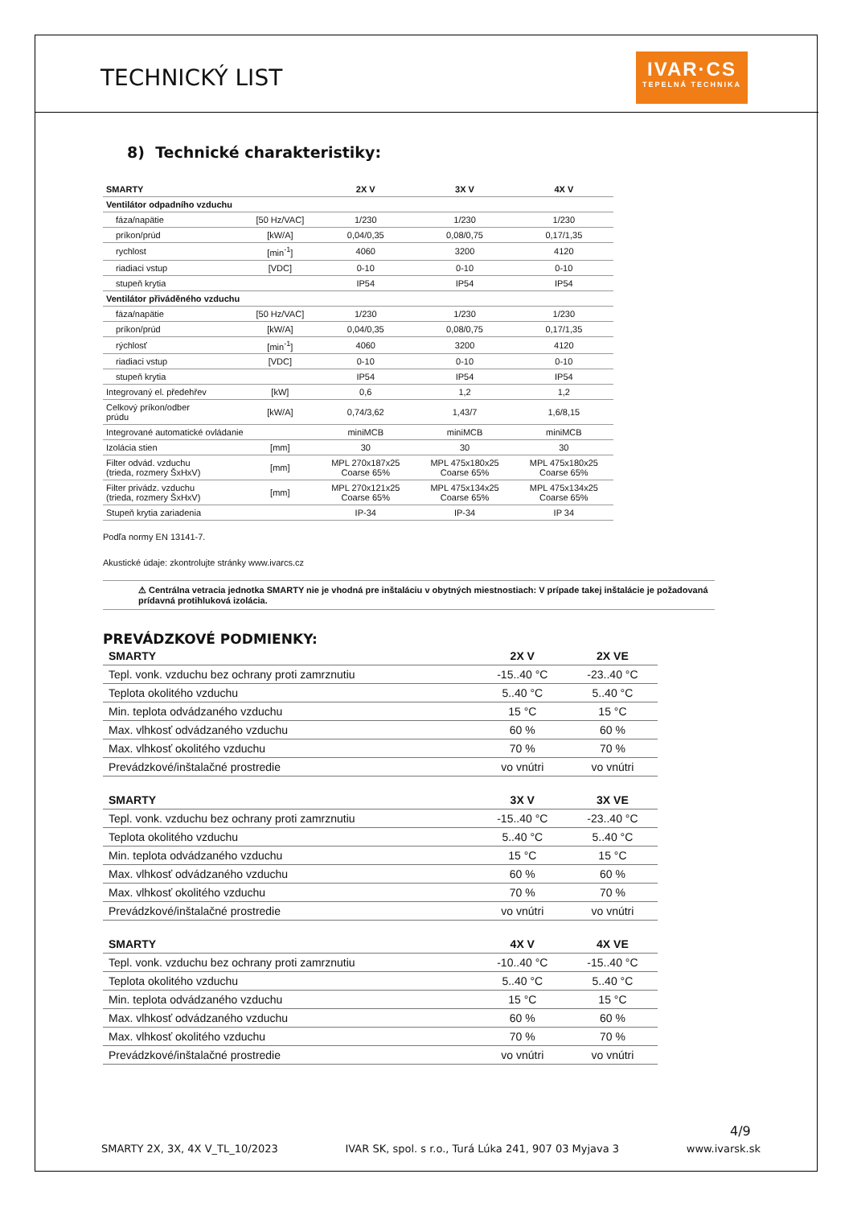TECHNICKÝ LIST
IVAR·CS
TEPELNÁ TECHNIKA
8) Technické charakteristiky:
| SMARTY | | 2X V | 3X V | 4X V |
| --- | --- | --- | --- | --- |
| Ventilátor odpadního vzduchu | | | | |
| fáza/napätie | [50 Hz/VAC] | 1/230 | 1/230 | 1/230 |
| príkon/prúd | [kW/A] | 0,04/0,35 | 0,08/0,75 | 0,17/1,35 |
| rychlost | [min<sup>-1</sup>] | 4060 | 3200 | 4120 |
| riadiaci vstup | [VDC] | 0-10 | 0-10 | 0-10 |
| stupeň krytia | | IP54 | IP54 | IP54 |
| Ventilátor přiváděného vzduchu | | | | |
| fáza/napätie | [50 Hz/VAC] | 1/230 | 1/230 | 1/230 |
| príkon/prúd | [kW/A] | 0,04/0,35 | 0,08/0,75 | 0,17/1,35 |
| rýchlosť | [min<sup>-1</sup>] | 4060 | 3200 | 4120 |
| riadiaci vstup | [VDC] | 0-10 | 0-10 | 0-10 |
| stupeň krytia | | IP54 | IP54 | IP54 |
| Integrovaný el. předehřev | [kW] | 0,6 | 1,2 | 1,2 |
| Celkový príkon/odber prúdu | [kW/A] | 0,74/3,62 | 1,43/7 | 1,6/8,15 |
| Integrované automatické ovládanie | | miniMCB | miniMCB | miniMCB |
| Izolácia stien | [mm] | 30 | 30 | 30 |
| Filter odvád. vzduchu (trieda, rozmery ŠxHxV) | [mm] | MPL 270x187x25 Coarse 65% | MPL 475x180x25 Coarse 65% | MPL 475x180x25 Coarse 65% |
| Filter privádz. vzduchu (trieda, rozmery ŠxHxV) | [mm] | MPL 270x121x25 Coarse 65% | MPL 475x134x25 Coarse 65% | MPL 475x134x25 Coarse 65% |
| Stupeň krytia zariadenia | | IP-34 | IP-34 | IP 34 |
Podľa normy EN 13141-7.
Akustické údaje: zkontrolujte stránky www.ivarcs.cz
⚠ Centrálna vetracia jednotka SMARTY nie je vhodná pre inštaláciu v obytných miestnostiach: V prípade takej inštalácie je požadovaná prídavná protihluková izolácia.
PREVÁDZKOVÉ PODMIENKY:
| SMARTY | 2X V | 2X VE |
| --- | --- | --- |
| Tepl. vonk. vzduchu bez ochrany proti zamrznutiu | -15..40 °C | -23..40 °C |
| Teplota okolitého vzduchu | 5..40 °C | 5..40 °C |
| Min. teplota odvádzaného vzduchu | 15 °C | 15 °C |
| Max. vlhkosť odvádzaného vzduchu | 60 % | 60 % |
| Max. vlhkosť okolitého vzduchu | 70 % | 70 % |
| Prevádzkové/inštalačné prostredie | vo vnútri | vo vnútri |
| SMARTY | 3X V | 3X VE |
| --- | --- | --- |
| Tepl. vonk. vzduchu bez ochrany proti zamrznutiu | -15..40 °C | -23..40 °C |
| Teplota okolitého vzduchu | 5..40 °C | 5..40 °C |
| Min. teplota odvádzaného vzduchu | 15 °C | 15 °C |
| Max. vlhkosť odvádzaného vzduchu | 60 % | 60 % |
| Max. vlhkosť okolitého vzduchu | 70 % | 70 % |
| Prevádzkové/inštalačné prostredie | vo vnútri | vo vnútri |
| SMARTY | 4X V | 4X VE |
| --- | --- | --- |
| Tepl. vonk. vzduchu bez ochrany proti zamrznutiu | -10..40 °C | -15..40 °C |
| Teplota okolitého vzduchu | 5..40 °C | 5..40 °C |
| Min. teplota odvádzaného vzduchu | 15 °C | 15 °C |
| Max. vlhkosť odvádzaného vzduchu | 60 % | 60 % |
| Max. vlhkosť okolitého vzduchu | 70 % | 70 % |
| Prevádzkové/inštalačné prostredie | vo vnútri | vo vnútri |
4/9
SMARTY 2X, 3X, 4X V_TL_10/2023 IVAR SK, spol. s r.o., Turá Lúka 241, 907 03 Myjava 3 www.ivarsk.sk